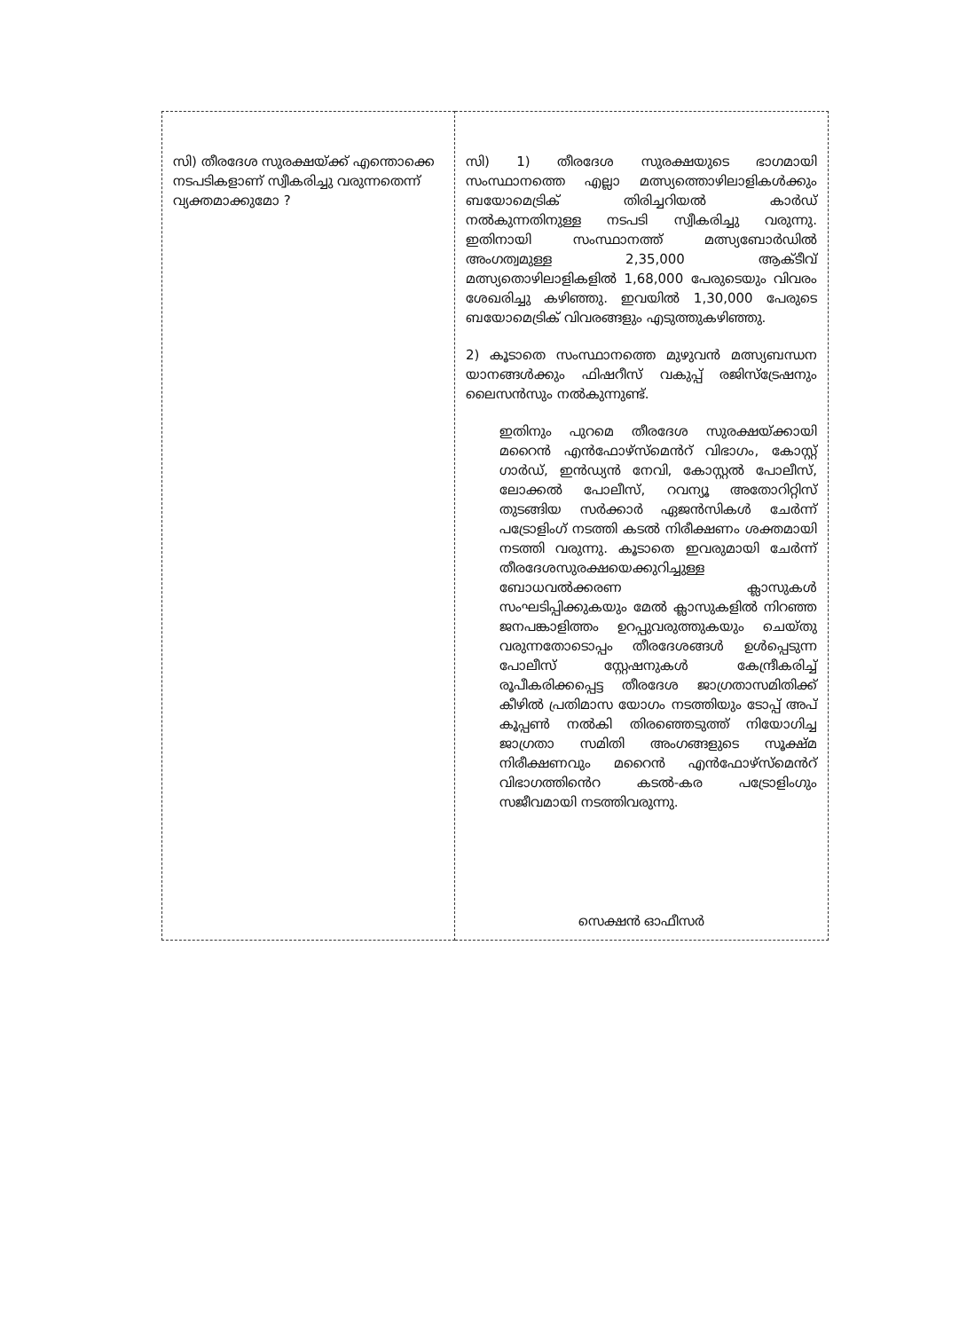| സി) തീരദേശ സുരക്ഷയ്ക്ക് എന്തൊക്കെ നടപടികളാണ് സ്വീകരിച്ചു വരുന്നതെന്ന് വ്യക്തമാക്കുമോ ? | സി) 1) തീരദേശ സുരക്ഷയുടെ ഭാഗമായി സംസ്ഥാനത്തെ എല്ലാ മത്സ്യത്തൊഴിലാളികൾക്കും ബയോമെട്രിക് തിരിച്ചറിയൽ കാർഡ് നൽകുന്നതിനുള്ള നടപടി സ്വീകരിച്ചു വരുന്നു. ഇതിനായി സംസ്ഥാനത്ത് മത്സ്യബോർഡിൽ അംഗത്വമുള്ള 2,35,000 ആക്ടീവ് മത്സ്യതൊഴിലാളികളിൽ 1,68,000 പേരുടെയും വിവരം ശേഖരിച്ചു കഴിഞ്ഞു. ഇവയിൽ 1,30,000 പേരുടെ ബയോമെട്രിക് വിവരങ്ങളും എടുത്തുകഴിഞ്ഞു. 2) കൂടാതെ സംസ്ഥാനത്തെ മുഴുവൻ മത്സ്യബന്ധന യാനങ്ങൾക്കും ഫിഷറീസ് വകുപ്പ് രജിസ്ട്രേഷനും ലൈസൻസും നൽകുന്നുണ്ട്. ഇതിനും പുറമെ തീരദേശ സുരക്ഷയ്ക്കായി മറൈൻ എൻഫോഴ്സ്മെൻറ് വിഭാഗം, കോസ്റ്റ് ഗാർഡ്, ഇൻഡ്യൻ നേവി, കോസ്റ്റൽ പോലീസ്, ലോക്കൽ പോലീസ്, റവന്യൂ അതോറിറ്റിസ് തുടങ്ങിയ സർക്കാർ ഏജൻസികൾ ചേർന്ന് പട്രോളിംഗ് നടത്തി കടൽ നിരീക്ഷണം ശക്തമായി നടത്തി വരുന്നു. കൂടാതെ ഇവരുമായി ചേർന്ന് തീരദേശസുരക്ഷയെക്കുറിച്ചുള്ള ബോധവൽക്കരണ ക്ലാസുകൾ സംഘടിപ്പിക്കുകയും മേൽ ക്ലാസുകളിൽ നിറഞ്ഞ ജനപങ്കാളിത്തം ഉറപ്പുവരുത്തുകയും ചെയ്തു വരുന്നതോടൊപ്പം തീരദേശങ്ങൾ ഉൾപ്പെടുന്ന പോലീസ് സ്റ്റേഷനുകൾ കേന്ദ്രീകരിച്ച് രൂപീകരിക്കപ്പെട്ട തീരദേശ ജാഗ്രതാസമിതിക്ക് കീഴിൽ പ്രതിമാസ യോഗം നടത്തിയും ടോപ്പ് അപ് കൂപ്പൺ നൽകി തിരഞ്ഞെടുത്ത് നിയോഗിച്ച ജാഗ്രതാ സമിതി അംഗങ്ങളുടെ സൂക്ഷ്മ നിരീക്ഷണവും മറൈൻ എൻഫോഴ്സ്മെൻറ് വിഭാഗത്തിൻെറ കടൽ-കര പട്രോളിംഗും സജീവമായി നടത്തിവരുന്നു. സെക്ഷൻ ഓഫീസർ |